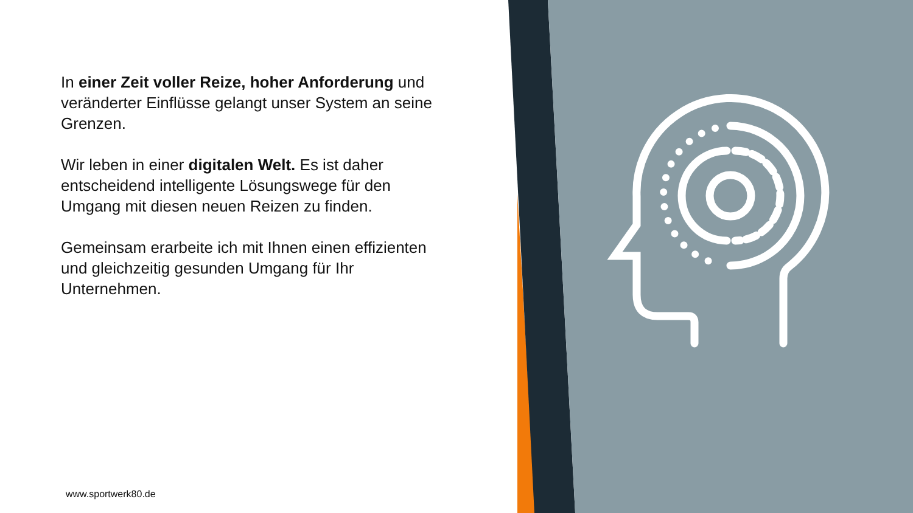In einer Zeit voller Reize, hoher Anforderung und veränderter Einflüsse gelangt unser System an seine Grenzen.
Wir leben in einer digitalen Welt. Es ist daher entscheidend intelligente Lösungswege für den Umgang mit diesen neuen Reizen zu finden.
Gemeinsam erarbeite ich mit Ihnen einen effizienten und gleichzeitig gesunden Umgang für Ihr Unternehmen.
www.sportwerk80.de